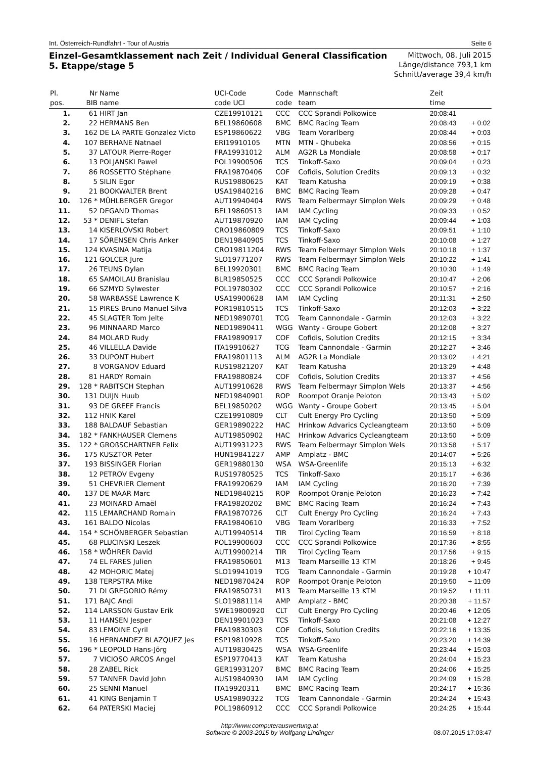Int. Österreich-Rundfahrt - Tour of Austria Seite 6
Einzel-Gesamtklassement nach Zeit / Individual General Classification
5. Etappe/stage 5
Mittwoch, 08. Juli 2015
Länge/distance 793,1 km
Schnitt/average 39,4 km/h
| Pl. | Nr | Name | UCI-Code | Code | Mannschaft | Zeit | |
| --- | --- | --- | --- | --- | --- | --- | --- |
| pos. | BIB | name | code UCI | code | team | time | |
| 1. | 61 | HIRT Jan | CZE19910121 | CCC | CCC Sprandi Polkowice | 20:08:41 | |
| 2. | 22 | HERMANS Ben | BEL19860608 | BMC | BMC Racing Team | 20:08:43 | + 0:02 |
| 3. | 162 | DE LA PARTE Gonzalez Victo | ESP19860622 | VBG | Team Vorarlberg | 20:08:44 | + 0:03 |
| 4. | 107 | BERHANE Natnael | ERI19910105 | MTN | MTN - Qhubeka | 20:08:56 | + 0:15 |
| 5. | 37 | LATOUR Pierre-Roger | FRA19931012 | ALM | AG2R La Mondiale | 20:08:58 | + 0:17 |
| 6. | 13 | POLJANSKI Pawel | POL19900506 | TCS | Tinkoff-Saxo | 20:09:04 | + 0:23 |
| 7. | 86 | ROSSETTO Stéphane | FRA19870406 | COF | Cofidis, Solution Credits | 20:09:13 | + 0:32 |
| 8. | 5 | SILIN Egor | RUS19880625 | KAT | Team Katusha | 20:09:19 | + 0:38 |
| 9. | 21 | BOOKWALTER Brent | USA19840216 | BMC | BMC Racing Team | 20:09:28 | + 0:47 |
| 10. | 126 * | MÜHLBERGER Gregor | AUT19940404 | RWS | Team Felbermayr Simplon Wels | 20:09:29 | + 0:48 |
| 11. | 52 | DEGAND Thomas | BEL19860513 | IAM | IAM Cycling | 20:09:33 | + 0:52 |
| 12. | 53 * | DENIFL Stefan | AUT19870920 | IAM | IAM Cycling | 20:09:44 | + 1:03 |
| 13. | 14 | KISERLOVSKI Robert | CRO19860809 | TCS | Tinkoff-Saxo | 20:09:51 | + 1:10 |
| 14. | 17 | SÖRENSEN Chris Anker | DEN19840905 | TCS | Tinkoff-Saxo | 20:10:08 | + 1:27 |
| 15. | 124 | KVASINA Matija | CRO19811204 | RWS | Team Felbermayr Simplon Wels | 20:10:18 | + 1:37 |
| 16. | 121 | GOLCER Jure | SLO19771207 | RWS | Team Felbermayr Simplon Wels | 20:10:22 | + 1:41 |
| 17. | 26 | TEUNS Dylan | BEL19920301 | BMC | BMC Racing Team | 20:10:30 | + 1:49 |
| 18. | 65 | SAMOILAU Branislau | BLR19850525 | CCC | CCC Sprandi Polkowice | 20:10:47 | + 2:06 |
| 19. | 66 | SZMYD Sylwester | POL19780302 | CCC | CCC Sprandi Polkowice | 20:10:57 | + 2:16 |
| 20. | 58 | WARBASSE Lawrence K | USA19900628 | IAM | IAM Cycling | 20:11:31 | + 2:50 |
| 21. | 15 | PIRES Bruno Manuel Silva | POR19810515 | TCS | Tinkoff-Saxo | 20:12:03 | + 3:22 |
| 22. | 45 | SLAGTER Tom Jelte | NED19890701 | TCG | Team Cannondale - Garmin | 20:12:03 | + 3:22 |
| 23. | 96 | MINNAARD Marco | NED19890411 | WGG | Wanty - Groupe Gobert | 20:12:08 | + 3:27 |
| 24. | 84 | MOLARD Rudy | FRA19890917 | COF | Cofidis, Solution Credits | 20:12:15 | + 3:34 |
| 25. | 46 | VILLELLA Davide | ITA19910627 | TCG | Team Cannondale - Garmin | 20:12:27 | + 3:46 |
| 26. | 33 | DUPONT Hubert | FRA19801113 | ALM | AG2R La Mondiale | 20:13:02 | + 4:21 |
| 27. | 8 | VORGANOV Eduard | RUS19821207 | KAT | Team Katusha | 20:13:29 | + 4:48 |
| 28. | 81 | HARDY Romain | FRA19880824 | COF | Cofidis, Solution Credits | 20:13:37 | + 4:56 |
| 29. | 128 * | RABITSCH Stephan | AUT19910628 | RWS | Team Felbermayr Simplon Wels | 20:13:37 | + 4:56 |
| 30. | 131 | DUIJN Huub | NED19840901 | ROP | Roompot Oranje Peloton | 20:13:43 | + 5:02 |
| 31. | 93 | DE GREEF Francis | BEL19850202 | WGG | Wanty - Groupe Gobert | 20:13:45 | + 5:04 |
| 32. | 112 | HNIK Karel | CZE19910809 | CLT | Cult Energy Pro Cycling | 20:13:50 | + 5:09 |
| 33. | 188 | BALDAUF Sebastian | GER19890222 | HAC | Hrinkow Advarics Cycleangteam | 20:13:50 | + 5:09 |
| 34. | 182 * | FANKHAUSER Clemens | AUT19850902 | HAC | Hrinkow Advarics Cycleangteam | 20:13:50 | + 5:09 |
| 35. | 122 * | GROßSCHARTNER Felix | AUT19931223 | RWS | Team Felbermayr Simplon Wels | 20:13:58 | + 5:17 |
| 36. | 175 | KUSZTOR Peter | HUN19841227 | AMP | Amplatz - BMC | 20:14:07 | + 5:26 |
| 37. | 193 | BISSINGER Florian | GER19880130 | WSA | WSA-Greenlife | 20:15:13 | + 6:32 |
| 38. | 12 | PETROV Evgeny | RUS19780525 | TCS | Tinkoff-Saxo | 20:15:17 | + 6:36 |
| 39. | 51 | CHEVRIER Clement | FRA19920629 | IAM | IAM Cycling | 20:16:20 | + 7:39 |
| 40. | 137 | DE MAAR Marc | NED19840215 | ROP | Roompot Oranje Peloton | 20:16:23 | + 7:42 |
| 41. | 23 | MOINARD Amaël | FRA19820202 | BMC | BMC Racing Team | 20:16:24 | + 7:43 |
| 42. | 115 | LEMARCHAND Romain | FRA19870726 | CLT | Cult Energy Pro Cycling | 20:16:24 | + 7:43 |
| 43. | 161 | BALDO Nicolas | FRA19840610 | VBG | Team Vorarlberg | 20:16:33 | + 7:52 |
| 44. | 154 * | SCHÖNBERGER Sebastian | AUT19940514 | TIR | Tirol Cycling Team | 20:16:59 | + 8:18 |
| 45. | 68 | PLUCINSKI Leszek | POL19900603 | CCC | CCC Sprandi Polkowice | 20:17:36 | + 8:55 |
| 46. | 158 * | WÖHRER David | AUT19900214 | TIR | Tirol Cycling Team | 20:17:56 | + 9:15 |
| 47. | 74 | EL FARES Julien | FRA19850601 | M13 | Team Marseille 13 KTM | 20:18:26 | + 9:45 |
| 48. | 42 | MOHORIC Matej | SLO19941019 | TCG | Team Cannondale - Garmin | 20:19:28 | + 10:47 |
| 49. | 138 | TERPSTRA Mike | NED19870424 | ROP | Roompot Oranje Peloton | 20:19:50 | + 11:09 |
| 50. | 71 | DI GREGORIO Rémy | FRA19850731 | M13 | Team Marseille 13 KTM | 20:19:52 | + 11:11 |
| 51. | 171 | BAJC Andi | SLO19881114 | AMP | Amplatz - BMC | 20:20:38 | + 11:57 |
| 52. | 114 | LARSSON Gustav Erik | SWE19800920 | CLT | Cult Energy Pro Cycling | 20:20:46 | + 12:05 |
| 53. | 11 | HANSEN Jesper | DEN19901023 | TCS | Tinkoff-Saxo | 20:21:08 | + 12:27 |
| 54. | 83 | LEMOINE Cyril | FRA19830303 | COF | Cofidis, Solution Credits | 20:22:16 | + 13:35 |
| 55. | 16 | HERNANDEZ BLAZQUEZ Jes | ESP19810928 | TCS | Tinkoff-Saxo | 20:23:20 | + 14:39 |
| 56. | 196 * | LEOPOLD Hans-Jörg | AUT19830425 | WSA | WSA-Greenlife | 20:23:44 | + 15:03 |
| 57. | 7 | VICIOSO ARCOS Angel | ESP19770413 | KAT | Team Katusha | 20:24:04 | + 15:23 |
| 58. | 28 | ZABEL Rick | GER19931207 | BMC | BMC Racing Team | 20:24:06 | + 15:25 |
| 59. | 57 | TANNER David John | AUS19840930 | IAM | IAM Cycling | 20:24:09 | + 15:28 |
| 60. | 25 | SENNI Manuel | ITA19920311 | BMC | BMC Racing Team | 20:24:17 | + 15:36 |
| 61. | 41 | KING Benjamin T | USA19890322 | TCG | Team Cannondale - Garmin | 20:24:24 | + 15:43 |
| 62. | 64 | PATERSKI Maciej | POL19860912 | CCC | CCC Sprandi Polkowice | 20:24:25 | + 15:44 |
http://www.computerauswertung.at
Software © 2003-2015 by Wolfgang Lindinger 08.07.2015 17:03:47